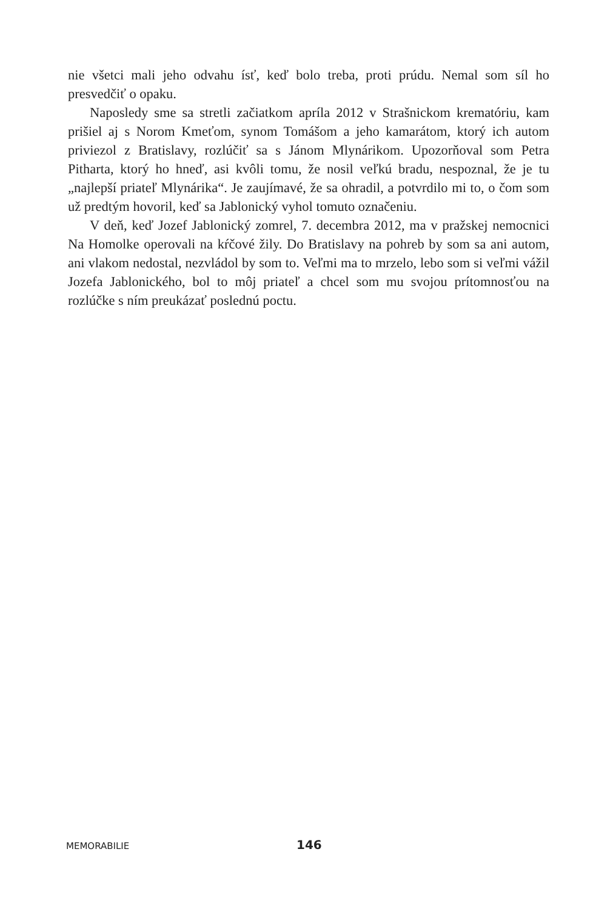nie všetci mali jeho odvahu ísť, keď bolo treba, proti prúdu. Nemal som síl ho presvedčiť o opaku.
Naposledy sme sa stretli začiatkom apríla 2012 v Strašnickom krematóriu, kam prišiel aj s Norom Kmeťom, synom Tomášom a jeho kamarátom, ktorý ich autom priviezol z Bratislavy, rozlúčiť sa s Jánom Mlynárikom. Upozorňoval som Petra Pitharta, ktorý ho hneď, asi kvôli tomu, že nosil veľkú bradu, nespoznal, že je tu „najlepší priateľ Mlynárika“. Je zaujímavé, že sa ohradil, a potvrdilo mi to, o čom som už predtým hovoril, keď sa Jablonický vyhol tomuto označeniu.
V deň, keď Jozef Jablonický zomrel, 7. decembra 2012, ma v pražskej nemocnici Na Homolke operovali na kŕčové žily. Do Bratislavy na pohreb by som sa ani autom, ani vlakom nedostal, nezvládol by som to. Veľmi ma to mrzelo, lebo som si veľmi vážil Jozefa Jablonického, bol to môj priateľ a chcel som mu svojou prítomnosťou na rozlúčke s ním preukázať poslednú poctu.
MEMORABILIE 146